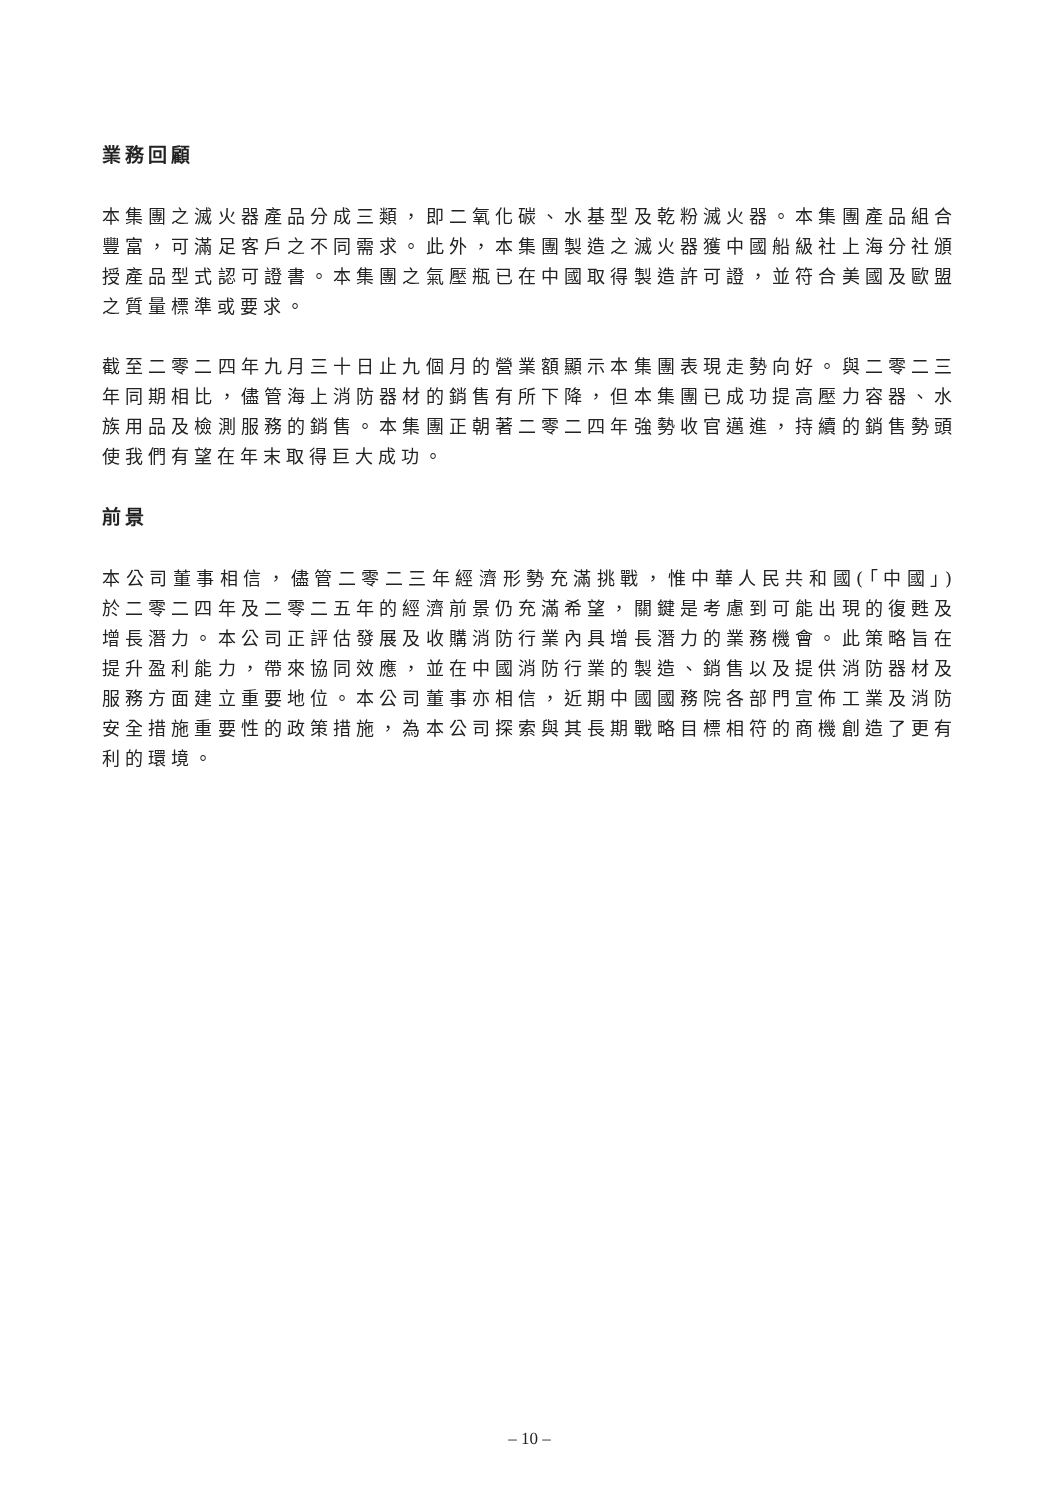業務回顧
本集團之滅火器產品分成三類，即二氧化碳、水基型及乾粉滅火器。本集團產品組合豐富，可滿足客戶之不同需求。此外，本集團製造之滅火器獲中國船級社上海分社頒授產品型式認可證書。本集團之氣壓瓶已在中國取得製造許可證，並符合美國及歐盟之質量標準或要求。
截至二零二四年九月三十日止九個月的營業額顯示本集團表現走勢向好。與二零二三年同期相比，儘管海上消防器材的銷售有所下降，但本集團已成功提高壓力容器、水族用品及檢測服務的銷售。本集團正朝著二零二四年強勢收官邁進，持續的銷售勢頭使我們有望在年末取得巨大成功。
前景
本公司董事相信，儘管二零二三年經濟形勢充滿挑戰，惟中華人民共和國(「中國」)於二零二四年及二零二五年的經濟前景仍充滿希望，關鍵是考慮到可能出現的復甦及增長潛力。本公司正評估發展及收購消防行業內具增長潛力的業務機會。此策略旨在提升盈利能力，帶來協同效應，並在中國消防行業的製造、銷售以及提供消防器材及服務方面建立重要地位。本公司董事亦相信，近期中國國務院各部門宣佈工業及消防安全措施重要性的政策措施，為本公司探索與其長期戰略目標相符的商機創造了更有利的環境。
– 10 –